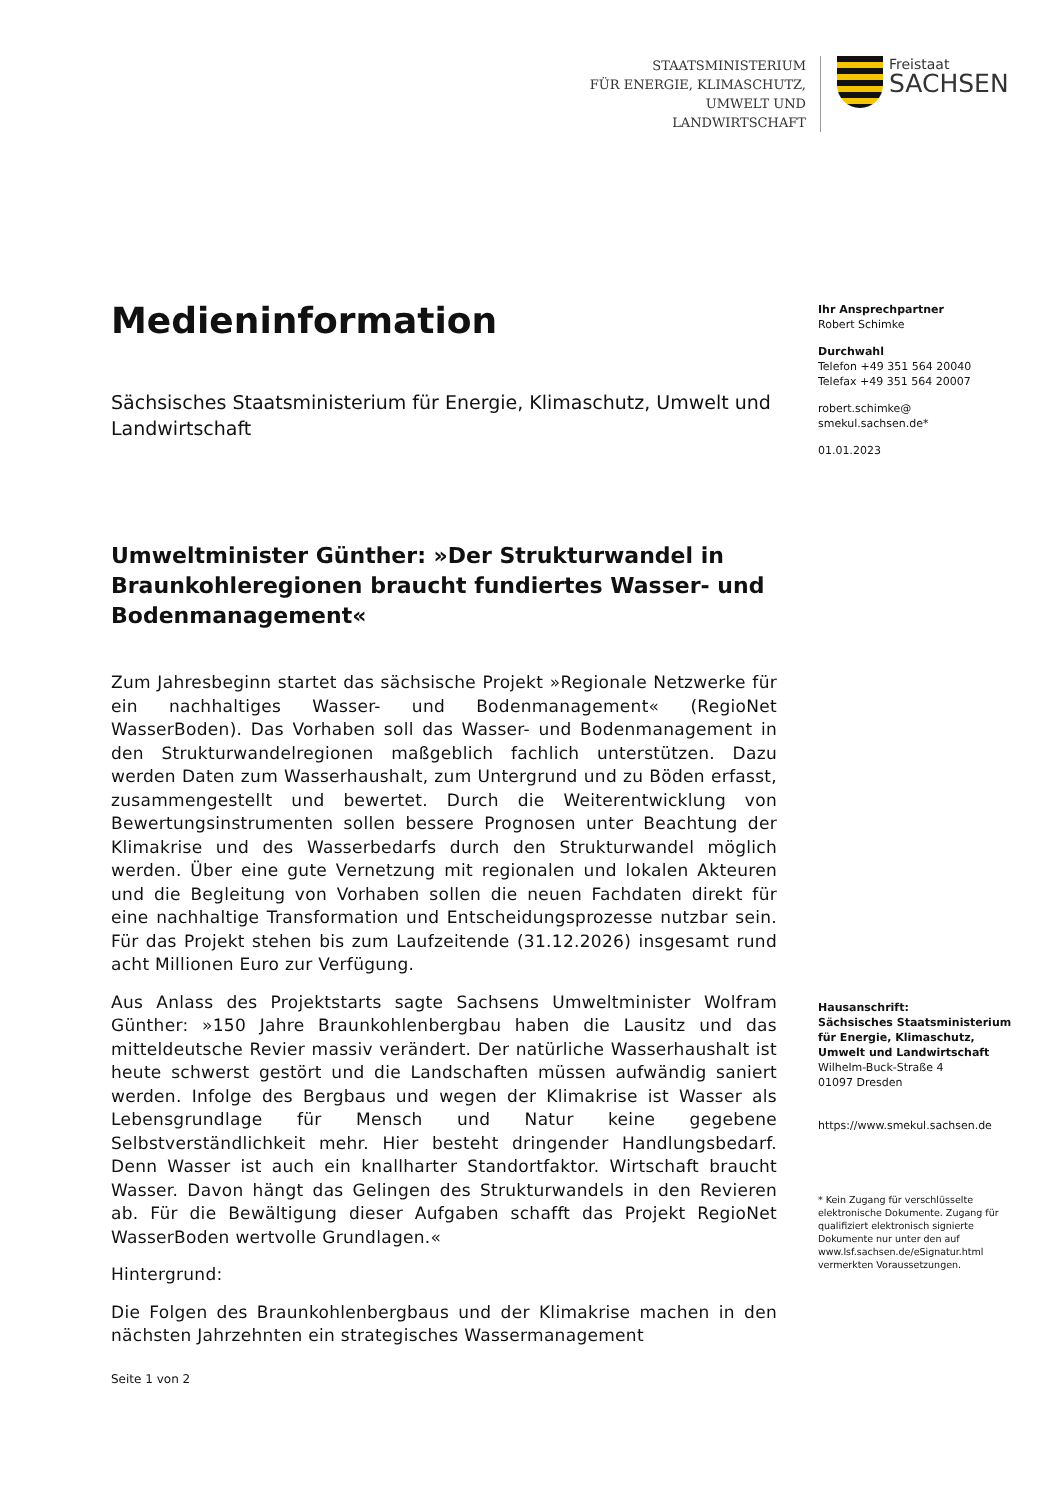STAATSMINISTERIUM
FÜR ENERGIE, KLIMASCHUTZ,
UMWELT UND LANDWIRTSCHAFT
Freistaat
SACHSEN
Medieninformation
Sächsisches Staatsministerium für Energie, Klimaschutz, Umwelt und Landwirtschaft
Umweltminister Günther: »Der Strukturwandel in Braunkohleregionen braucht fundiertes Wasser- und Bodenmanagement«
Zum Jahresbeginn startet das sächsische Projekt »Regionale Netzwerke für ein nachhaltiges Wasser- und Bodenmanagement« (RegioNet WasserBoden). Das Vorhaben soll das Wasser- und Bodenmanagement in den Strukturwandelregionen maßgeblich fachlich unterstützen. Dazu werden Daten zum Wasserhaushalt, zum Untergrund und zu Böden erfasst, zusammengestellt und bewertet. Durch die Weiterentwicklung von Bewertungsinstrumenten sollen bessere Prognosen unter Beachtung der Klimakrise und des Wasserbedarfs durch den Strukturwandel möglich werden. Über eine gute Vernetzung mit regionalen und lokalen Akteuren und die Begleitung von Vorhaben sollen die neuen Fachdaten direkt für eine nachhaltige Transformation und Entscheidungsprozesse nutzbar sein. Für das Projekt stehen bis zum Laufzeitende (31.12.2026) insgesamt rund acht Millionen Euro zur Verfügung.
Aus Anlass des Projektstarts sagte Sachsens Umweltminister Wolfram Günther: »150 Jahre Braunkohlenbergbau haben die Lausitz und das mitteldeutsche Revier massiv verändert. Der natürliche Wasserhaushalt ist heute schwerst gestört und die Landschaften müssen aufwändig saniert werden. Infolge des Bergbaus und wegen der Klimakrise ist Wasser als Lebensgrundlage für Mensch und Natur keine gegebene Selbstverständlichkeit mehr. Hier besteht dringender Handlungsbedarf. Denn Wasser ist auch ein knallharter Standortfaktor. Wirtschaft braucht Wasser. Davon hängt das Gelingen des Strukturwandels in den Revieren ab. Für die Bewältigung dieser Aufgaben schafft das Projekt RegioNet WasserBoden wertvolle Grundlagen.«
Hintergrund:
Die Folgen des Braunkohlenbergbaus und der Klimakrise machen in den nächsten Jahrzehnten ein strategisches Wassermanagement
Ihr Ansprechpartner
Robert Schimke
Durchwahl
Telefon +49 351 564 20040
Telefax +49 351 564 20007
robert.schimke@
smekul.sachsen.de*
01.01.2023
Hausanschrift:
Sächsisches Staatsministerium für Energie, Klimaschutz, Umwelt und Landwirtschaft
Wilhelm-Buck-Straße 4
01097 Dresden
https://www.smekul.sachsen.de
* Kein Zugang für verschlüsselte elektronische Dokumente. Zugang für qualifiziert elektronisch signierte Dokumente nur unter den auf www.lsf.sachsen.de/eSignatur.html vermerkten Voraussetzungen.
Seite 1 von 2